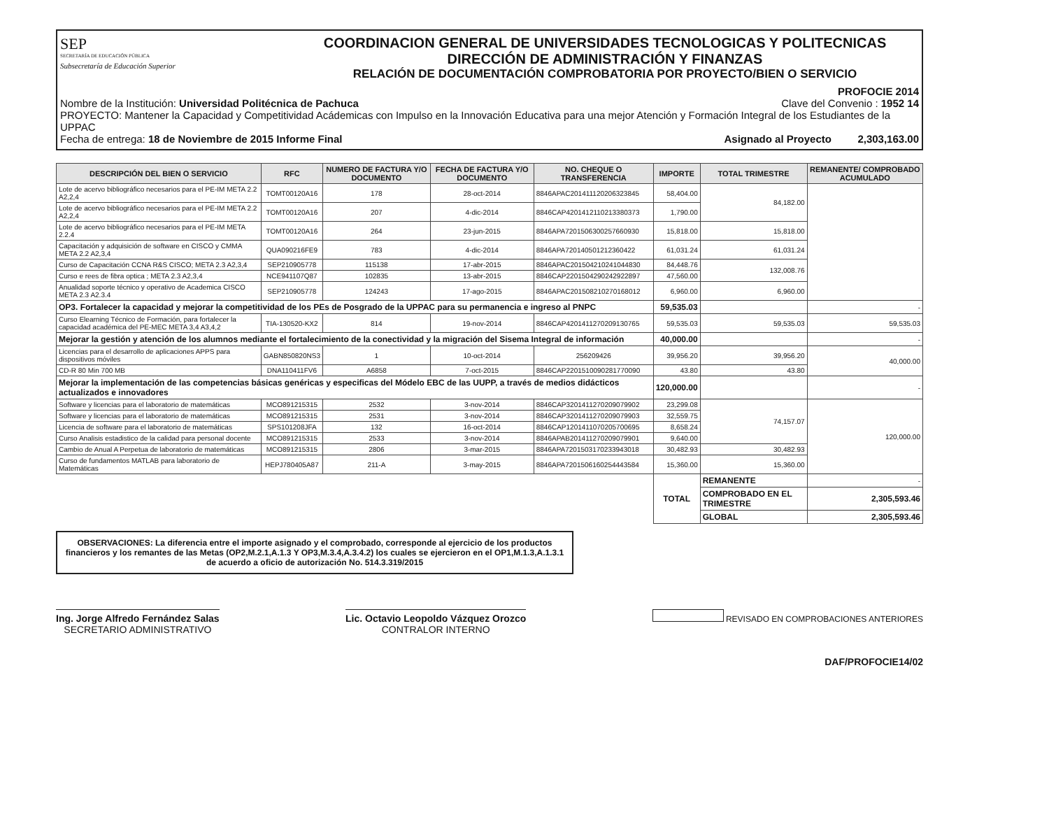SEP
SECRETARÍA DE EDUCACIÓN PÚBLICA
Subsecretaría de Educación Superior
COORDINACION GENERAL DE UNIVERSIDADES TECNOLOGICAS Y POLITECNICAS
DIRECCIÓN DE ADMINISTRACIÓN Y FINANZAS
RELACIÓN DE DOCUMENTACIÓN COMPROBATORIA POR PROYECTO/BIEN O SERVICIO
PROFOCIE 2014
Nombre de la Institución: Universidad Politécnica de Pachuca Clave del Convenio : 1952 14
PROYECTO: Mantener la Capacidad y Competitividad Acádemicas con Impulso en la Innovación Educativa para una mejor Atención y Formación Integral de los Estudiantes de la UPPAC
Fecha de entrega: 18 de Noviembre de 2015 Informe Final Asignado al Proyecto 2,303,163.00
| DESCRIPCIÓN DEL BIEN O SERVICIO | RFC | NUMERO DE FACTURA Y/O DOCUMENTO | FECHA DE FACTURA Y/O DOCUMENTO | NO. CHEQUE O TRANSFERENCIA | IMPORTE | TOTAL TRIMESTRE | REMANENTE/ COMPROBADO ACUMULADO |
| --- | --- | --- | --- | --- | --- | --- | --- |
| Lote de acervo bibliográfico necesarios para el PE-IM META 2.2 A2,2,4 | TOMT00120A16 | 178 | 28-oct-2014 | 8846APAC201411120206323845 | 58,404.00 | 84,182.00 | |
| Lote de acervo bibliográfico necesarios para el PE-IM META 2.2 A2,2,4 | TOMT00120A16 | 207 | 4-dic-2014 | 8846CAP4201412110213380373 | 1,790.00 | | |
| Lote de acervo bibliográfico necesarios para el PE-IM META 2.2.4 | TOMT00120A16 | 264 | 23-jun-2015 | 8846APA7201506300257660930 | 15,818.00 | 15,818.00 | |
| Capacitación y adquisición de software en CISCO y CMMA META 2.2 A2,3,4 | QUA090216FE9 | 783 | 4-dic-2014 | 8846APA720140501212360422 | 61,031.24 | 61,031.24 | |
| Curso de Capacitación CCNA R&S CISCO; META 2.3 A2,3,4 | SEP210905778 | 115138 | 17-abr-2015 | 8846APAC201504210241044830 | 84,448.76 | 132,008.76 | |
| Curso e rees de fibra optica ; META 2.3 A2,3,4 | NCE941107Q87 | 102835 | 13-abr-2015 | 8846CAP2201504290242922897 | 47,560.00 | | |
| Anualidad soporte técnico y operativo de Academica CISCO META 2.3 A2.3.4 | SEP210905778 | 124243 | 17-ago-2015 | 8846APAC201508210270168012 | 6,960.00 | 6,960.00 | |
| OP3. Fortalecer la capacidad y mejorar la competitividad de los PEs de Posgrado de la UPPAC para su permanencia e ingreso al PNPC | | | | | 59,535.03 | | - |
| Curso Elearning Técnico de Formación, para fortalecer la capacidad académica del PE-MEC META 3,4 A3,4,2 | TIA-130520-KX2 | 814 | 19-nov-2014 | 8846CAP4201411270209130765 | 59,535.03 | 59,535.03 | 59,535.03 |
| Mejorar la gestión y atención de los alumnos mediante el fortalecimiento de la conectividad y la migración del Sisema Integral de información | | | | | 40,000.00 | | - |
| Licencias para el desarrollo de aplicaciones APPS para dispositivos móviles | GABN850820NS3 | 1 | 10-oct-2014 | 256209426 | 39,956.20 | 39,956.20 | 40,000.00 |
| CD-R 80 Min 700 MB | DNA110411FV6 | A6858 | 7-oct-2015 | 8846CAP2201510090281770090 | 43.80 | 43.80 | |
| Mejorar la implementación de las competencias básicas genéricas y especificas del Módelo EBC de las UUPP, a través de medios didácticos actualizados e innovadores | | | | | 120,000.00 | | - |
| Software y licencias para el laboratorio de matemáticas | MCO891215315 | 2532 | 3-nov-2014 | 8846CAP3201411270209079902 | 23,299.08 | 74,157.07 | 120,000.00 |
| Software y licencias para el laboratorio de matemáticas | MCO891215315 | 2531 | 3-nov-2014 | 8846CAP3201411270209079903 | 32,559.75 | | |
| Licencia de software para el laboratorio de matemáticas | SPS101208JFA | 132 | 16-oct-2014 | 8846CAP1201411070205700695 | 8,658.24 | | |
| Curso Analisis estadistico de la calidad para personal docente | MCO891215315 | 2533 | 3-nov-2014 | 8846APAB201411270209079901 | 9,640.00 | | |
| Cambio de Anual A Perpetua de laboratorio de matemáticas | MCO891215315 | 2806 | 3-mar-2015 | 8846APA7201503170233943018 | 30,482.93 | 30,482.93 | |
| Curso de fundamentos MATLAB para laboratorio de Matemáticas | HEPJ780405A87 | 211-A | 3-may-2015 | 8846APA7201506160254443584 | 15,360.00 | 15,360.00 | |
| | | | | | TOTAL | REMANENTE | - |
| | | | | | | COMPROBADO EN EL TRIMESTRE | 2,305,593.46 |
| | | | | | | GLOBAL | 2,305,593.46 |
OBSERVACIONES: La diferencia entre el importe asignado y el comprobado, corresponde al ejercicio de los productos financieros y los remantes de las Metas (OP2,M.2.1,A.1.3 Y OP3,M.3.4,A.3.4.2) los cuales se ejercieron en el OP1,M.1.3,A.1.3.1 de acuerdo a oficio de autorización No. 514.3.319/2015
Ing. Jorge Alfredo Fernández Salas
SECRETARIO ADMINISTRATIVO
Lic. Octavio Leopoldo Vázquez Orozco
CONTRALOR INTERNO
REVISADO EN COMPROBACIONES ANTERIORES
DAF/PROFOCIE14/02